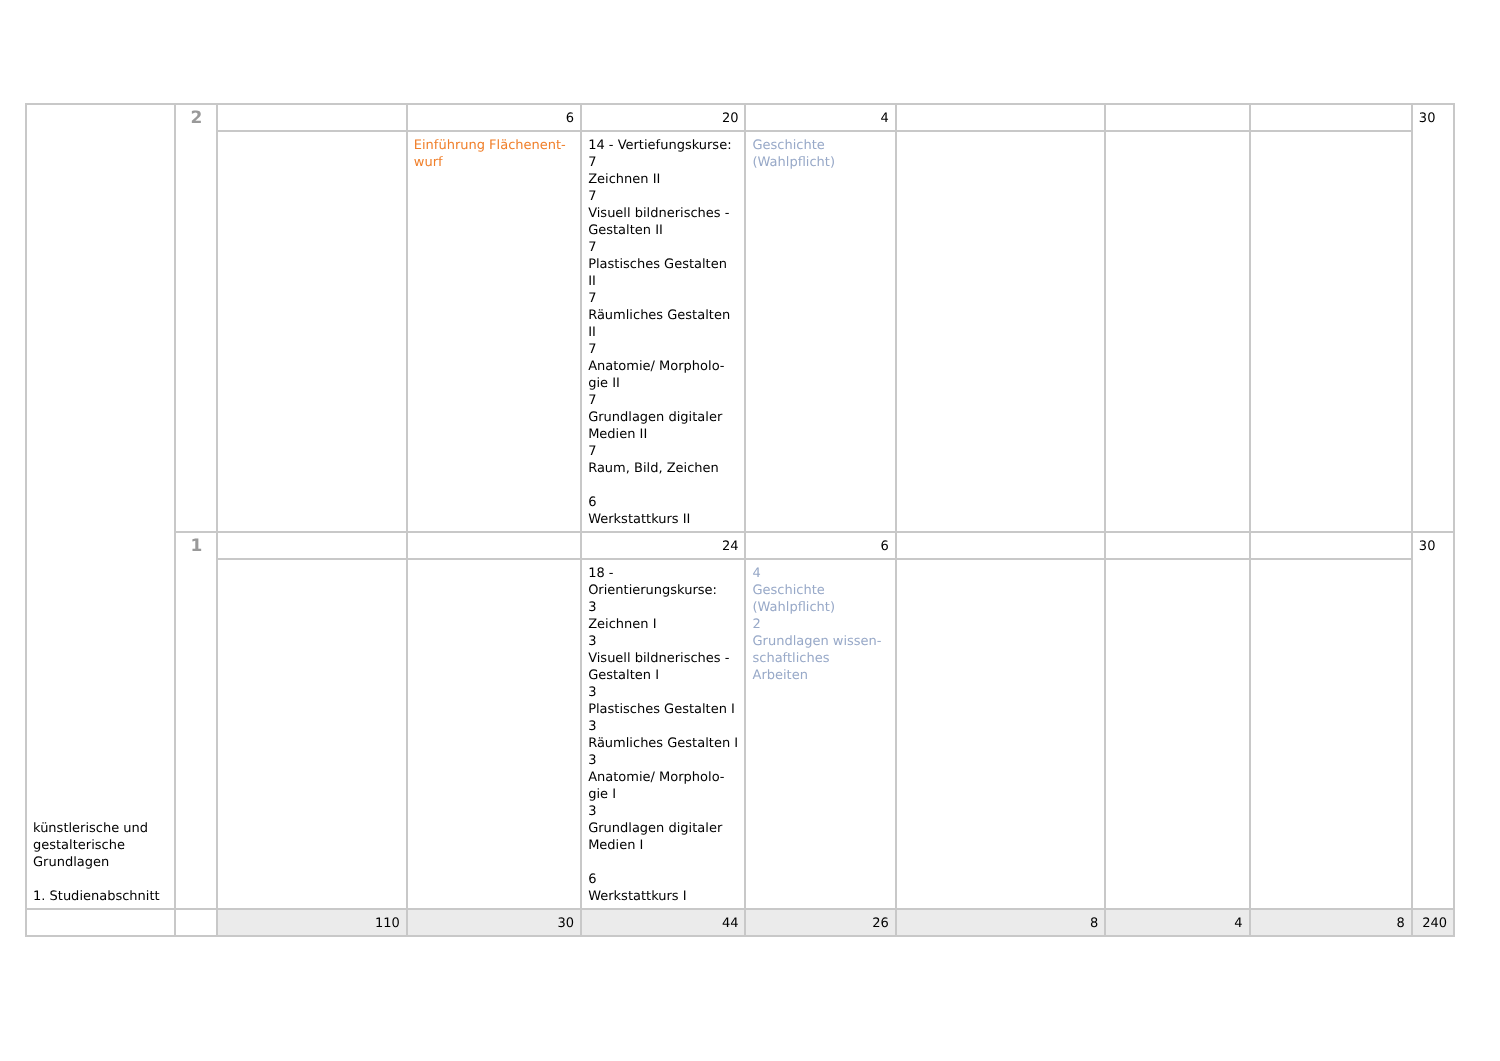| künstlerische und gestalterische Grundlagen 1. Studienabschnitt | 2 | | 6 | 20 | 4 | | | | 30 |
| | | | Einführung Flächenent- wurf | 14 - Vertiefungskurse: 7 Zeichnen II 7 Visuell bildnerisches - Gestalten II 7 Plastisches Gestalten II 7 Räumliches Gestalten II 7 Anatomie/ Morpholo- gie II 7 Grundlagen digitaler Medien II 7 Raum, Bild, Zeichen 6 Werkstattkurs II | Geschichte (Wahlpflicht) | | | | |
| | 1 | | | 24 | 6 | | | | 30 |
| | | | | 18 - Orientierungskurse: 3 Zeichnen I 3 Visuell bildnerisches - Gestalten I 3 Plastisches Gestalten I 3 Räumliches Gestalten I 3 Anatomie/ Morpholo- gie I 3 Grundlagen digitaler Medien I 6 Werkstattkurs I | 4 Geschichte (Wahlpflicht) 2 Grundlagen wissen- schaftliches Arbeiten | | | | |
| | | 110 | 30 | 44 | 26 | 8 | 4 | 8 | 240 |